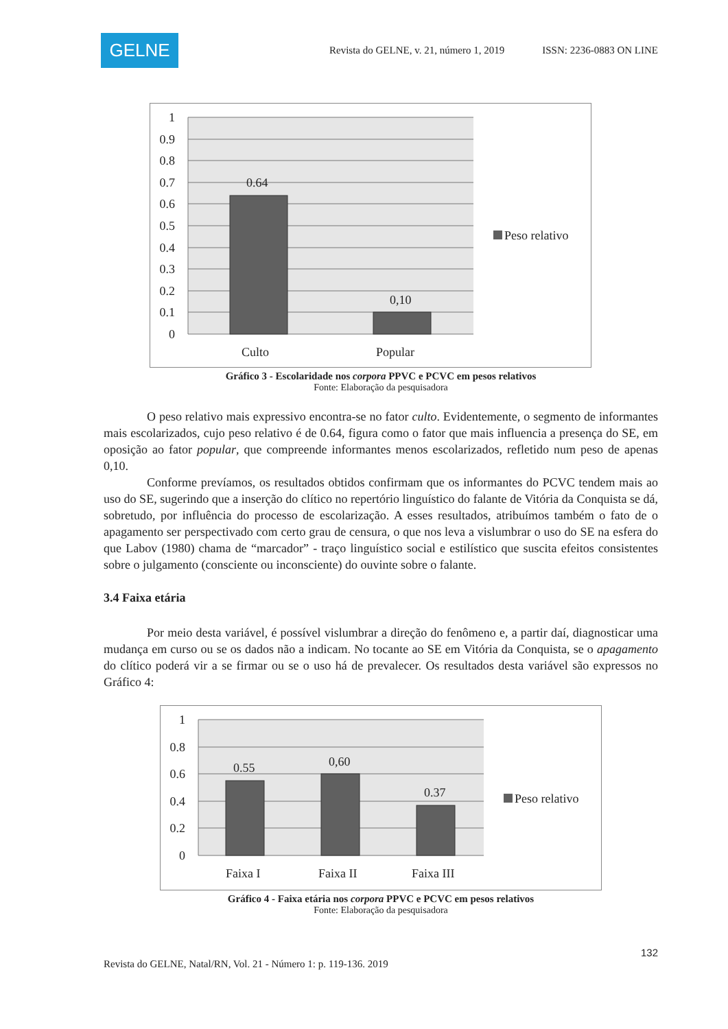GELNE
Revista do GELNE, v. 21, número 1, 2019 ISSN: 2236-0883 ON LINE
1
0.9
0.8
0.7
0.6
0.5
0.4
0.3
0.2
0.1
0
0.64
0,10
Culto
Popular
Peso relativo
Gráfico 3 - Escolaridade nos corpora PPVC e PCVC em pesos relativos
Fonte: Elaboração da pesquisadora
O peso relativo mais expressivo encontra-se no fator culto. Evidentemente, o segmento de informantes mais escolarizados, cujo peso relativo é de 0.64, figura como o fator que mais influencia a presença do SE, em oposição ao fator popular, que compreende informantes menos escolarizados, refletido num peso de apenas 0,10.
Conforme prevíamos, os resultados obtidos confirmam que os informantes do PCVC tendem mais ao uso do SE, sugerindo que a inserção do clítico no repertório linguístico do falante de Vitória da Conquista se dá, sobretudo, por influência do processo de escolarização. A esses resultados, atribuímos também o fato de o apagamento ser perspectivado com certo grau de censura, o que nos leva a vislumbrar o uso do SE na esfera do que Labov (1980) chama de “marcador” - traço linguístico social e estilístico que suscita efeitos consistentes sobre o julgamento (consciente ou inconsciente) do ouvinte sobre o falante.
3.4 Faixa etária
Por meio desta variável, é possível vislumbrar a direção do fenômeno e, a partir daí, diagnosticar uma mudança em curso ou se os dados não a indicam. No tocante ao SE em Vitória da Conquista, se o apagamento do clítico poderá vir a se firmar ou se o uso há de prevalecer. Os resultados desta variável são expressos no Gráfico 4:
1
0.8
0.6
0.4
0.2
0
0.55
0,60
0.37
Faixa I
Faixa II
Faixa III
Peso relativo
Gráfico 4 - Faixa etária nos corpora PPVC e PCVC em pesos relativos
Fonte: Elaboração da pesquisadora
132
Revista do GELNE, Natal/RN, Vol. 21 - Número 1: p. 119-136. 2019